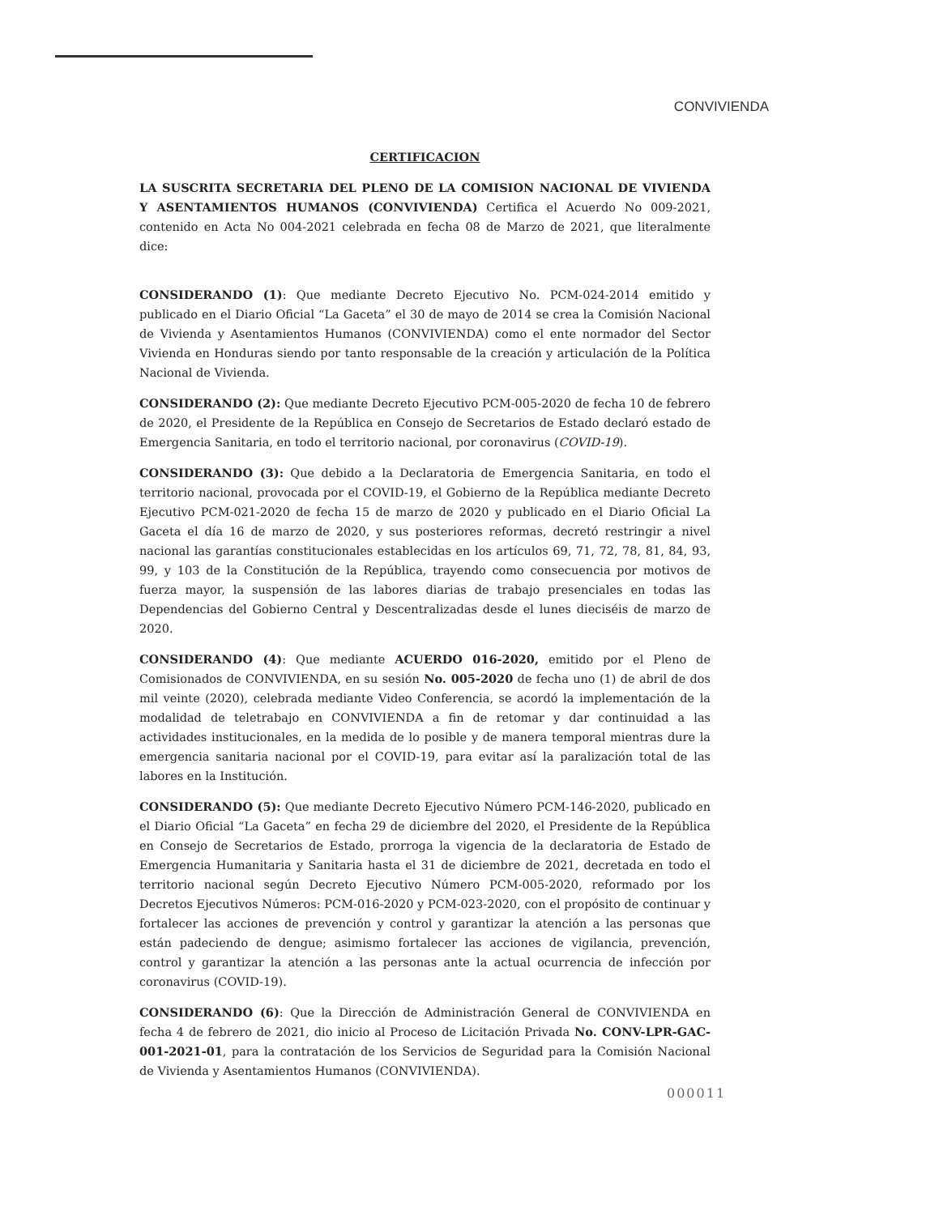CONVIVIENDA
CERTIFICACION
LA SUSCRITA SECRETARIA DEL PLENO DE LA COMISION NACIONAL DE VIVIENDA Y ASENTAMIENTOS HUMANOS (CONVIVIENDA) Certifica el Acuerdo No 009-2021, contenido en Acta No 004-2021 celebrada en fecha 08 de Marzo de 2021, que literalmente dice:
CONSIDERANDO (1): Que mediante Decreto Ejecutivo No. PCM-024-2014 emitido y publicado en el Diario Oficial “La Gaceta” el 30 de mayo de 2014 se crea la Comisión Nacional de Vivienda y Asentamientos Humanos (CONVIVIENDA) como el ente normador del Sector Vivienda en Honduras siendo por tanto responsable de la creación y articulación de la Política Nacional de Vivienda.
CONSIDERANDO (2): Que mediante Decreto Ejecutivo PCM-005-2020 de fecha 10 de febrero de 2020, el Presidente de la República en Consejo de Secretarios de Estado declaró estado de Emergencia Sanitaria, en todo el territorio nacional, por coronavirus (COVID-19).
CONSIDERANDO (3): Que debido a la Declaratoria de Emergencia Sanitaria, en todo el territorio nacional, provocada por el COVID-19, el Gobierno de la República mediante Decreto Ejecutivo PCM-021-2020 de fecha 15 de marzo de 2020 y publicado en el Diario Oficial La Gaceta el día 16 de marzo de 2020, y sus posteriores reformas, decretó restringir a nivel nacional las garantías constitucionales establecidas en los artículos 69, 71, 72, 78, 81, 84, 93, 99, y 103 de la Constitución de la República, trayendo como consecuencia por motivos de fuerza mayor, la suspensión de las labores diarias de trabajo presenciales en todas las Dependencias del Gobierno Central y Descentralizadas desde el lunes dieciséis de marzo de 2020.
CONSIDERANDO (4): Que mediante ACUERDO 016-2020, emitido por el Pleno de Comisionados de CONVIVIENDA, en su sesión No. 005-2020 de fecha uno (1) de abril de dos mil veinte (2020), celebrada mediante Video Conferencia, se acordó la implementación de la modalidad de teletrabajo en CONVIVIENDA a fin de retomar y dar continuidad a las actividades institucionales, en la medida de lo posible y de manera temporal mientras dure la emergencia sanitaria nacional por el COVID-19, para evitar así la paralización total de las labores en la Institución.
CONSIDERANDO (5): Que mediante Decreto Ejecutivo Número PCM-146-2020, publicado en el Diario Oficial “La Gaceta” en fecha 29 de diciembre del 2020, el Presidente de la República en Consejo de Secretarios de Estado, prorroga la vigencia de la declaratoria de Estado de Emergencia Humanitaria y Sanitaria hasta el 31 de diciembre de 2021, decretada en todo el territorio nacional según Decreto Ejecutivo Número PCM-005-2020, reformado por los Decretos Ejecutivos Números: PCM-016-2020 y PCM-023-2020, con el propósito de continuar y fortalecer las acciones de prevención y control y garantizar la atención a las personas que están padeciendo de dengue; asimismo fortalecer las acciones de vigilancia, prevención, control y garantizar la atención a las personas ante la actual ocurrencia de infección por coronavirus (COVID-19).
CONSIDERANDO (6): Que la Dirección de Administración General de CONVIVIENDA en fecha 4 de febrero de 2021, dio inicio al Proceso de Licitación Privada No. CONV-LPR-GAC-001-2021-01, para la contratación de los Servicios de Seguridad para la Comisión Nacional de Vivienda y Asentamientos Humanos (CONVIVIENDA).
000011